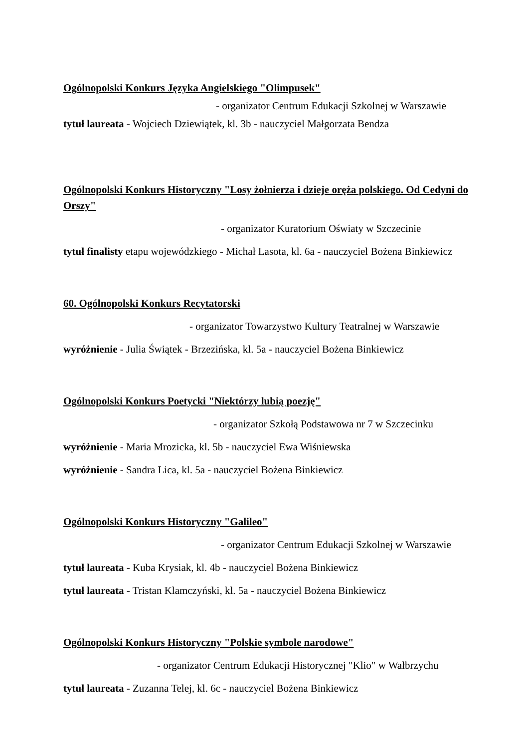Ogólnopolski Konkurs Języka Angielskiego "Olimpusek"
- organizator Centrum Edukacji Szkolnej w Warszawie
tytuł laureata - Wojciech Dziewiątek, kl. 3b - nauczyciel Małgorzata Bendza
Ogólnopolski Konkurs Historyczny "Losy żołnierza i dzieje oręża polskiego. Od Cedyni do Orszy"
- organizator Kuratorium Oświaty w Szczecinie
tytuł finalisty etapu wojewódzkiego - Michał Lasota, kl. 6a - nauczyciel Bożena Binkiewicz
60. Ogólnopolski Konkurs Recytatorski
- organizator Towarzystwo Kultury Teatralnej w Warszawie
wyróżnienie - Julia Świątek - Brzezińska, kl. 5a - nauczyciel Bożena Binkiewicz
Ogólnopolski Konkurs Poetycki "Niektórzy lubią poezję"
- organizator Szkołą Podstawowa nr 7 w Szczecinku
wyróżnienie - Maria Mrozicka, kl. 5b - nauczyciel Ewa Wiśniewska
wyróżnienie - Sandra Lica, kl. 5a - nauczyciel Bożena Binkiewicz
Ogólnopolski Konkurs Historyczny "Galileo"
- organizator Centrum Edukacji Szkolnej w Warszawie
tytuł laureata - Kuba Krysiak, kl. 4b - nauczyciel Bożena Binkiewicz
tytuł laureata - Tristan Klamczyński, kl. 5a - nauczyciel Bożena Binkiewicz
Ogólnopolski Konkurs Historyczny "Polskie symbole narodowe"
- organizator Centrum Edukacji Historycznej "Klio" w Wałbrzychu
tytuł laureata - Zuzanna Telej, kl. 6c - nauczyciel Bożena Binkiewicz